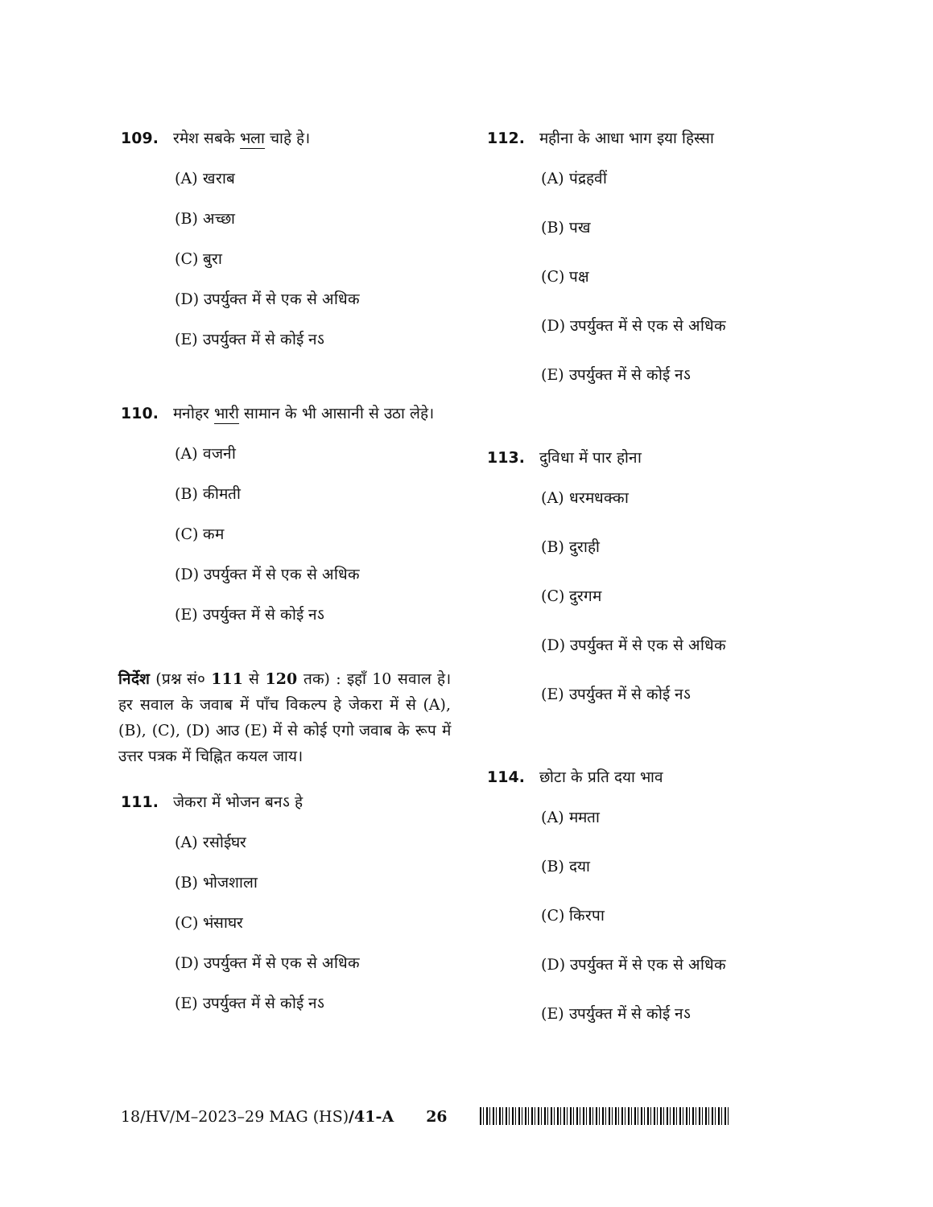109. रमेश सबके भला चाहे हे।
(A) खराब
(B) अच्छा
(C) बुरा
(D) उपर्युक्त में से एक से अधिक
(E) उपर्युक्त में से कोई नऽ
110. मनोहर भारी सामान के भी आसानी से उठा लेहे।
(A) वजनी
(B) कीमती
(C) कम
(D) उपर्युक्त में से एक से अधिक
(E) उपर्युक्त में से कोई नऽ
निर्देश (प्रश्न सं० 111 से 120 तक) : इहाँ 10 सवाल हे। हर सवाल के जवाब में पाँच विकल्प हे जेकरा में से (A), (B), (C), (D) आउ (E) में से कोई एगो जवाब के रूप में उत्तर पत्रक में चिह्नित कयल जाय।
111. जेकरा में भोजन बनऽ हे
(A) रसोईघर
(B) भोजशाला
(C) भंसाघर
(D) उपर्युक्त में से एक से अधिक
(E) उपर्युक्त में से कोई नऽ
112. महीना के आधा भाग इया हिस्सा
(A) पंद्रहवीं
(B) पख
(C) पक्ष
(D) उपर्युक्त में से एक से अधिक
(E) उपर्युक्त में से कोई नऽ
113. दुविधा में पार होना
(A) धरमधक्का
(B) दुराही
(C) दुरगम
(D) उपर्युक्त में से एक से अधिक
(E) उपर्युक्त में से कोई नऽ
114. छोटा के प्रति दया भाव
(A) ममता
(B) दया
(C) किरपा
(D) उपर्युक्त में से एक से अधिक
(E) उपर्युक्त में से कोई नऽ
18/HV/M–2023–29 MAG (HS)/41-A 26